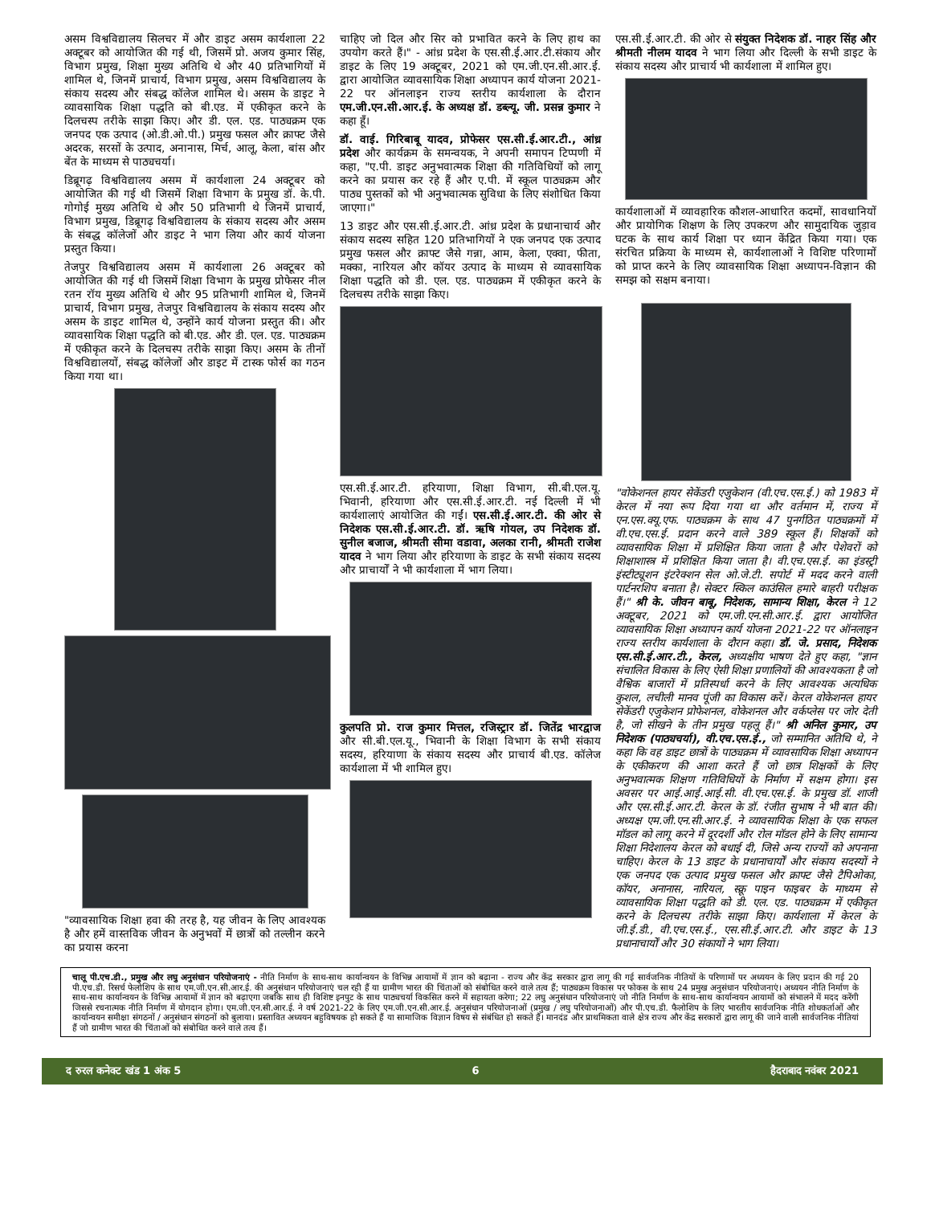असम विश्वविद्यालय सिलचर में और डाइट असम कार्यशाला 22 अक्टूबर को आयोजित की गई थी, जिसमें प्रो. अजय कुमार सिंह, विभाग प्रमुख, शिक्षा मुख्य अतिथि थे और 40 प्रतिभागियों में शामिल थे, जिनमें प्राचार्य, विभाग प्रमुख, असम विश्वविद्यालय के संकाय सदस्य और संबद्ध कॉलेज शामिल थे। असम के डाइट ने व्यावसायिक शिक्षा पद्धति को बी.एड. में एकीकृत करने के दिलचस्प तरीके साझा किए। और डी. एल. एड. पाठ्यक्रम एक जनपद एक उत्पाद (ओ.डी.ओ.पी.) प्रमुख फसल और क्राफ्ट जैसे अदरक, सरसों के उत्पाद, अनानास, मिर्च, आलू, केला, बांस और बेंत के माध्यम से पाठ्यचर्या।
डिब्रूगढ़ विश्वविद्यालय असम में कार्यशाला 24 अक्टूबर को आयोजित की गई थी जिसमें शिक्षा विभाग के प्रमुख डॉ. के.पी. गोगोई मुख्य अतिथि थे और 50 प्रतिभागी थे जिनमें प्राचार्य, विभाग प्रमुख, डिब्रूगढ़ विश्वविद्यालय के संकाय सदस्य और असम के संबद्ध कॉलेजों और डाइट ने भाग लिया और कार्य योजना प्रस्तुत किया।
तेजपुर विश्वविद्यालय असम में कार्यशाला 26 अक्टूबर को आयोजित की गई थी जिसमें शिक्षा विभाग के प्रमुख प्रोफेसर नील रतन रॉय मुख्य अतिथि थे और 95 प्रतिभागी शामिल थे, जिनमें प्राचार्य, विभाग प्रमुख, तेजपुर विश्वविद्यालय के संकाय सदस्य और असम के डाइट शामिल थे, उन्होंने कार्य योजना प्रस्तुत की। और व्यावसायिक शिक्षा पद्धति को बी.एड. और डी. एल. एड. पाठ्यक्रम में एकीकृत करने के दिलचस्प तरीके साझा किए। असम के तीनों विश्वविद्यालयों, संबद्ध कॉलेजों और डाइट में टास्क फोर्स का गठन किया गया था।
"व्यावसायिक शिक्षा हवा की तरह है, यह जीवन के लिए आवश्यक है और हमें वास्तविक जीवन के अनुभवों में छात्रों को तल्लीन करने का प्रयास करना
चाहिए जो दिल और सिर को प्रभावित करने के लिए हाथ का उपयोग करते हैं।" - आंध्र प्रदेश के एस.सी.ई.आर.टी.संकाय और डाइट के लिए 19 अक्टूबर, 2021 को एम.जी.एन.सी.आर.ई. द्वारा आयोजित व्यावसायिक शिक्षा अध्यापन कार्य योजना 2021-22 पर ऑनलाइन राज्य स्तरीय कार्यशाला के दौरान एम.जी.एन.सी.आर.ई. के अध्यक्ष डॉ. डब्ल्यू. जी. प्रसन्न कुमार ने कहा हूँ।
डॉ. वाई. गिरिबाबू यादव, प्रोफेसर एस.सी.ई.आर.टी., आंध्र प्रदेश और कार्यक्रम के समन्वयक, ने अपनी समापन टिप्पणी में कहा, "ए.पी. डाइट अनुभवात्मक शिक्षा की गतिविधियों को लागू करने का प्रयास कर रहे हैं और ए.पी. में स्कूल पाठ्यक्रम और पाठ्य पुस्तकों को भी अनुभवात्मक सुविधा के लिए संशोधित किया जाएगा।"
13 डाइट और एस.सी.ई.आर.टी. आंध्र प्रदेश के प्रधानाचार्य और संकाय सदस्य सहित 120 प्रतिभागियों ने एक जनपद एक उत्पाद प्रमुख फसल और क्राफ्ट जैसे गन्ना, आम, केला, एक्वा, फीता, मक्का, नारियल और कॉयर उत्पाद के माध्यम से व्यावसायिक शिक्षा पद्धति को डी. एल. एड. पाठ्यक्रम में एकीकृत करने के दिलचस्प तरीके साझा किए।
एस.सी.ई.आर.टी. हरियाणा, शिक्षा विभाग, सी.बी.एल.यू. भिवानी, हरियाणा और एस.सी.ई.आर.टी. नई दिल्ली में भी कार्यशालाएं आयोजित की गईं। एस.सी.ई.आर.टी. की ओर से निदेशक एस.सी.ई.आर.टी. डॉ. ऋषि गोयल, उप निदेशक डॉ. सुनील बजाज, श्रीमती सीमा वडावा, अलका रानी, श्रीमती राजेश यादव ने भाग लिया और हरियाणा के डाइट के सभी संकाय सदस्य और प्राचार्यों ने भी कार्यशाला में भाग लिया।
कुलपति प्रो. राज कुमार मित्तल, रजिस्ट्रार डॉ. जितेंद्र भारद्वाज और सी.बी.एल.यू., भिवानी के शिक्षा विभाग के सभी संकाय सदस्य, हरियाणा के संकाय सदस्य और प्राचार्य बी.एड. कॉलेज कार्यशाला में भी शामिल हुए।
एस.सी.ई.आर.टी. की ओर से संयुक्त निदेशक डॉ. नाहर सिंह और श्रीमती नीलम यादव ने भाग लिया और दिल्ली के सभी डाइट के संकाय सदस्य और प्राचार्य भी कार्यशाला में शामिल हुए।
कार्यशालाओं में व्यावहारिक कौशल-आधारित कदमों, सावधानियों और प्रायोगिक शिक्षण के लिए उपकरण और सामुदायिक जुड़ाव घटक के साथ कार्य शिक्षा पर ध्यान केंद्रित किया गया। एक संरचित प्रक्रिया के माध्यम से, कार्यशालाओं ने विशिष्ट परिणामों को प्राप्त करने के लिए व्यावसायिक शिक्षा अध्यापन-विज्ञान की समझ को सक्षम बनाया।
"वोकेशनल हायर सेकेंडरी एजुकेशन (वी.एच.एस.ई.) को 1983 में केरल में नया रूप दिया गया था और वर्तमान में, राज्य में एन.एस.क्यू.एफ. पाठ्यक्रम के साथ 47 पुनर्गठित पाठ्यक्रमों में वी.एच.एस.ई. प्रदान करने वाले 389 स्कूल हैं। शिक्षकों को व्यावसायिक शिक्षा में प्रशिक्षित किया जाता है और पेशेवरों को शिक्षाशास्त्र में प्रशिक्षित किया जाता है। वी.एच.एस.ई. का इंडस्ट्री इंस्टीट्यूशन इंटरेक्शन सेल ओ.जे.टी. सपोर्ट में मदद करने वाली पार्टनरशिप बनाता है। सेक्टर स्किल काउंसिल हमारे बाहरी परीक्षक हैं।" श्री के. जीवन बाबू, निदेशक, सामान्य शिक्षा, केरल ने 12 अक्टूबर, 2021 को एम.जी.एन.सी.आर.ई. द्वारा आयोजित व्यावसायिक शिक्षा अध्यापन कार्य योजना 2021-22 पर ऑनलाइन राज्य स्तरीय कार्यशाला के दौरान कहा। डॉ. जे. प्रसाद, निदेशक एस.सी.ई.आर.टी., केरल, अध्यक्षीय भाषण देते हुए कहा, "ज्ञान संचालित विकास के लिए ऐसी शिक्षा प्रणालियों की आवश्यकता है जो वैश्विक बाजारों में प्रतिस्पर्धा करने के लिए आवश्यक अत्यधिक कुशल, लचीली मानव पूंजी का विकास करें। केरल वोकेशनल हायर सेकेंडरी एजुकेशन प्रोफेशनल, वोकेशनल और वर्कप्लेस पर जोर देती है, जो सीखने के तीन प्रमुख पहलू हैं।" श्री अनिल कुमार, उप निदेशक (पाठ्यचर्या), वी.एच.एस.ई., जो सम्मानित अतिथि थे, ने कहा कि वह डाइट छात्रों के पाठ्यक्रम में व्यावसायिक शिक्षा अध्यापन के एकीकरण की आशा करते हैं जो छात्र शिक्षकों के लिए अनुभवात्मक शिक्षण गतिविधियों के निर्माण में सक्षम होगा। इस अवसर पर आई.आई.आई.सी. वी.एच.एस.ई. के प्रमुख डॉ. शाजी और एस.सी.ई.आर.टी. केरल के डॉ. रंजीत सुभाष ने भी बात की। अध्यक्ष एम.जी.एन.सी.आर.ई. ने व्यावसायिक शिक्षा के एक सफल मॉडल को लागू करने में दूरदर्शी और रोल मॉडल होने के लिए सामान्य शिक्षा निदेशालय केरल को बधाई दी, जिसे अन्य राज्यों को अपनाना चाहिए। केरल के 13 डाइट के प्रधानाचार्यों और संकाय सदस्यों ने एक जनपद एक उत्पाद प्रमुख फसल और क्राफ्ट जैसे टैपिओका, कॉयर, अनानास, नारियल, स्क्रू पाइन फाइबर के माध्यम से व्यावसायिक शिक्षा पद्धति को डी. एल. एड. पाठ्यक्रम में एकीकृत करने के दिलचस्प तरीके साझा किए। कार्यशाला में केरल के जी.ई.डी., वी.एच.एस.ई., एस.सी.ई.आर.टी. और डाइट के 13 प्रधानाचार्यों और 30 संकायों ने भाग लिया।
चालू पी.एच.डी., प्रमुख और लघु अनुसंधान परियोजनाएं - नीति निर्माण के साथ-साथ कार्यान्वयन के विभिन्न आयामों में ज्ञान को बढ़ाना - राज्य और केंद्र सरकार द्वारा लागू की गई सार्वजनिक नीतियों के परिणामों पर अध्ययन के लिए प्रदान की गई 20 पी.एच.डी. रिसर्च फेलोशिप के साथ एम.जी.एन.सी.आर.ई. की अनुसंधान परियोजनाएं चल रही हैं या ग्रामीण भारत की चिंताओं को संबोधित करने वाले तत्व हैं; पाठ्यक्रम विकास पर फोकस के साथ 24 प्रमुख अनुसंधान परियोजनाएं। अध्ययन नीति निर्माण के साथ-साथ कार्यान्वयन के विभिन्न आयामों में ज्ञान को बढ़ाएगा जबकि साथ ही विशिष्ट इनपुट के साथ पाठ्यचर्या विकसित करने में सहायता करेगा; 22 लघु अनुसंधान परियोजनाएं जो नीति निर्माण के साथ-साथ कार्यान्वयन आयामों को संभालने में मदद करेंगी जिससे रचनात्मक नीति निर्माण में योगदान होगा। एम.जी.एन.सी.आर.ई. ने वर्ष 2021-22 के लिए एम.जी.एन.सी.आर.ई. अनुसंधान परियोजनाओं (प्रमुख / लघु परियोजनाओं) और पी.एच.डी. फैलोशिप के लिए भारतीय सार्वजनिक नीति शोधकर्ताओं और कार्यान्वयन समीक्षा संगठनों / अनुसंधान संगठनों को बुलाया। प्रस्तावित अध्ययन बहुविषयक हो सकते हैं या सामाजिक विज्ञान विषय से संबंधित हो सकते हैं। मानदंड और प्राथमिकता वाले क्षेत्र राज्य और केंद्र सरकारों द्वारा लागू की जाने वाली सार्वजनिक नीतियां हैं जो ग्रामीण भारत की चिंताओं को संबोधित करने वाले तत्व हैं।
द रुरल कनेक्ट खंड 1 अंक 5 6 हैदराबाद नवंबर 2021